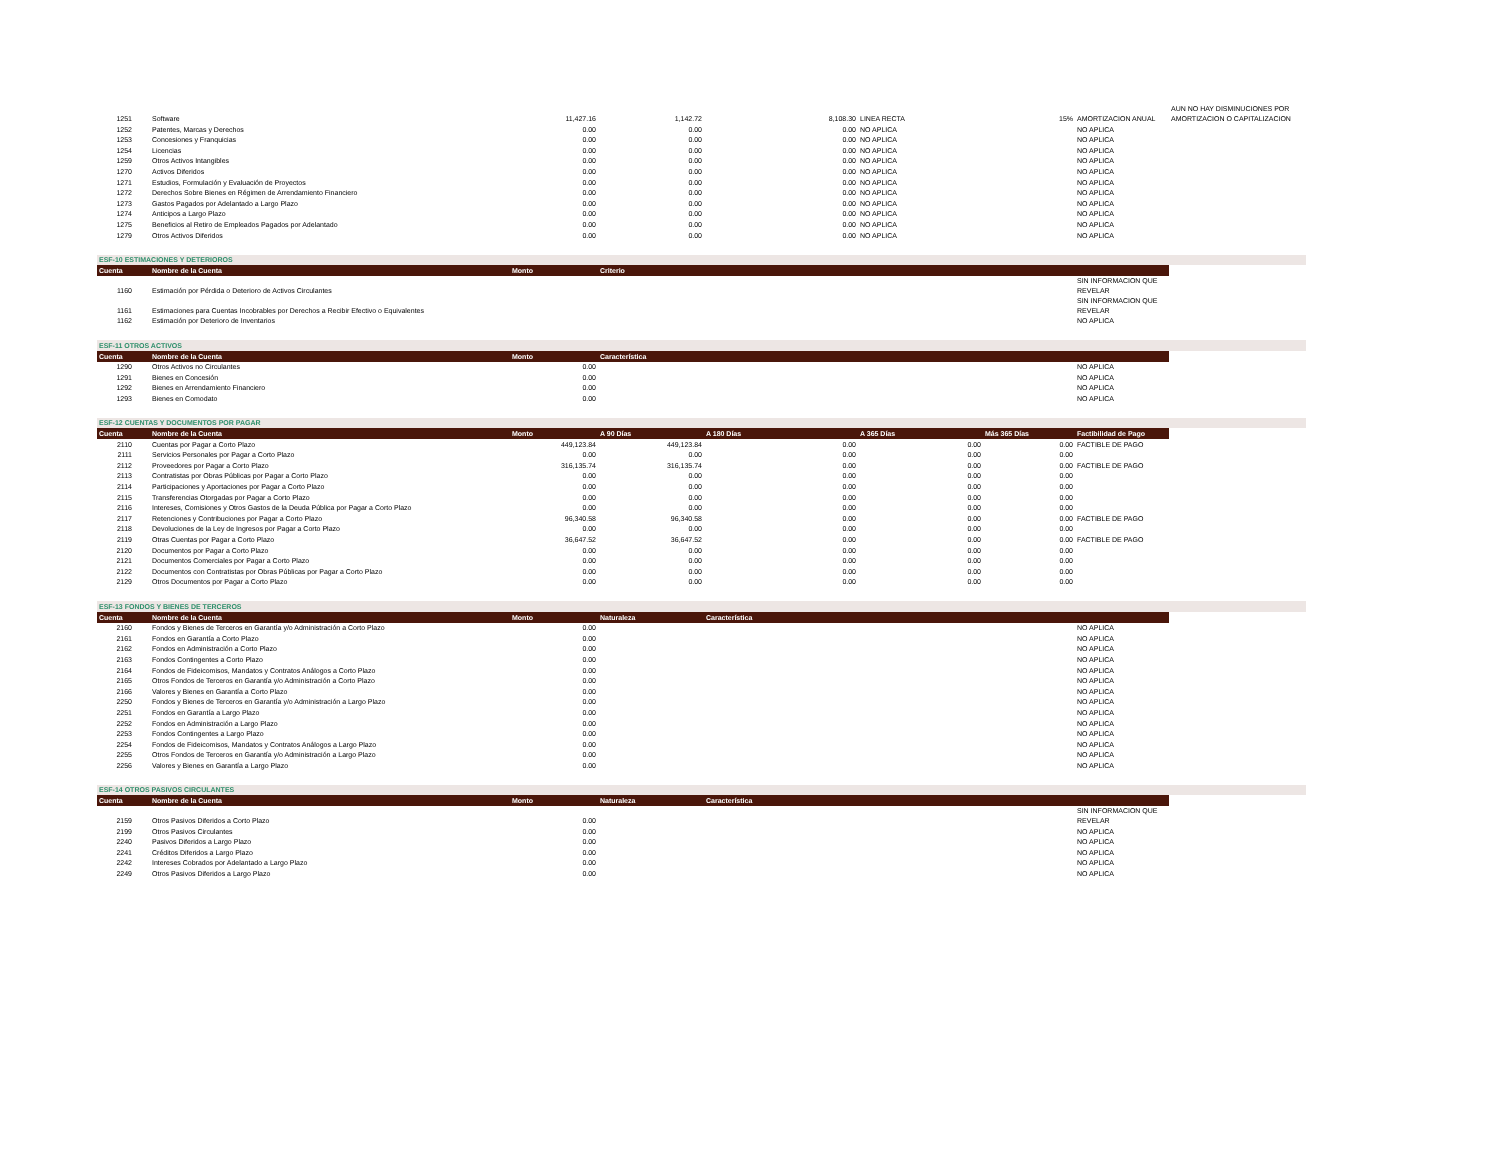| 1251 | Software | 11,427.16 | 1,142.72 | 8,108.30 | LINEA RECTA | 15% | AMORTIZACION ANUAL | AUN NO HAY DISMINUCIONES POR AMORTIZACION O CAPITALIZACION |
| 1252 | Patentes, Marcas y Derechos | 0.00 | 0.00 | 0.00 | NO APLICA | | NO APLICA | |
| 1253 | Concesiones y Franquicias | 0.00 | 0.00 | 0.00 | NO APLICA | | NO APLICA | |
| 1254 | Licencias | 0.00 | 0.00 | 0.00 | NO APLICA | | NO APLICA | |
| 1259 | Otros Activos Intangibles | 0.00 | 0.00 | 0.00 | NO APLICA | | NO APLICA | |
| 1270 | Activos Diferidos | 0.00 | 0.00 | 0.00 | NO APLICA | | NO APLICA | |
| 1271 | Estudios, Formulación y Evaluación de Proyectos | 0.00 | 0.00 | 0.00 | NO APLICA | | NO APLICA | |
| 1272 | Derechos Sobre Bienes en Régimen de Arrendamiento Financiero | 0.00 | 0.00 | 0.00 | NO APLICA | | NO APLICA | |
| 1273 | Gastos Pagados por Adelantado a Largo Plazo | 0.00 | 0.00 | 0.00 | NO APLICA | | NO APLICA | |
| 1274 | Anticipos a Largo Plazo | 0.00 | 0.00 | 0.00 | NO APLICA | | NO APLICA | |
| 1275 | Beneficios al Retiro de Empleados Pagados por Adelantado | 0.00 | 0.00 | 0.00 | NO APLICA | | NO APLICA | |
| 1279 | Otros Activos Diferidos | 0.00 | 0.00 | 0.00 | NO APLICA | | NO APLICA | |
| ESF-10 ESTIMACIONES Y DETERIOROS | | | | | | | | |
| Cuenta | Nombre de la Cuenta | Monto | Criterio | | | | | |
| 1160 | Estimación por Pérdida o Deterioro de Activos Circulantes | | | | | | SIN INFORMACION QUE REVELAR | |
| 1161 | Estimaciones para Cuentas Incobrables por Derechos a Recibir Efectivo o Equivalentes | | | | | | SIN INFORMACION QUE REVELAR | |
| 1162 | Estimación por Deterioro de Inventarios | | | | | | NO APLICA | |
| ESF-11 OTROS ACTIVOS | | | | | | | | |
| Cuenta | Nombre de la Cuenta | Monto | Característica | | | | | |
| 1290 | Otros Activos no Circulantes | 0.00 | | | | | NO APLICA | |
| 1291 | Bienes en Concesión | 0.00 | | | | | NO APLICA | |
| 1292 | Bienes en Arrendamiento Financiero | 0.00 | | | | | NO APLICA | |
| 1293 | Bienes en Comodato | 0.00 | | | | | NO APLICA | |
| ESF-12 CUENTAS Y DOCUMENTOS POR PAGAR | | | | | | | | |
| Cuenta | Nombre de la Cuenta | Monto | A 90 Días | A 180 Días | A 365 Días | Más 365 Días | Factibilidad de Pago | |
| 2110 | Cuentas por Pagar a Corto Plazo | 449,123.84 | 449,123.84 | 0.00 | 0.00 | 0.00 | FACTIBLE DE PAGO | |
| 2111 | Servicios Personales por Pagar a Corto Plazo | 0.00 | 0.00 | 0.00 | 0.00 | 0.00 | | |
| 2112 | Proveedores por Pagar a Corto Plazo | 316,135.74 | 316,135.74 | 0.00 | 0.00 | 0.00 | FACTIBLE DE PAGO | |
| 2113 | Contratistas por Obras Públicas por Pagar a Corto Plazo | 0.00 | 0.00 | 0.00 | 0.00 | 0.00 | | |
| 2114 | Participaciones y Aportaciones por Pagar a Corto Plazo | 0.00 | 0.00 | 0.00 | 0.00 | 0.00 | | |
| 2115 | Transferencias Otorgadas por Pagar a Corto Plazo | 0.00 | 0.00 | 0.00 | 0.00 | 0.00 | | |
| 2116 | Intereses, Comisiones y Otros Gastos de la Deuda Pública por Pagar a Corto Plazo | 0.00 | 0.00 | 0.00 | 0.00 | 0.00 | | |
| 2117 | Retenciones y Contribuciones por Pagar a Corto Plazo | 96,340.58 | 96,340.58 | 0.00 | 0.00 | 0.00 | FACTIBLE DE PAGO | |
| 2118 | Devoluciones de la Ley de Ingresos por Pagar a Corto Plazo | 0.00 | 0.00 | 0.00 | 0.00 | 0.00 | | |
| 2119 | Otras Cuentas por Pagar a Corto Plazo | 36,647.52 | 36,647.52 | 0.00 | 0.00 | 0.00 | FACTIBLE DE PAGO | |
| 2120 | Documentos por Pagar a Corto Plazo | 0.00 | 0.00 | 0.00 | 0.00 | 0.00 | | |
| 2121 | Documentos Comerciales por Pagar a Corto Plazo | 0.00 | 0.00 | 0.00 | 0.00 | 0.00 | | |
| 2122 | Documentos con Contratistas por Obras Públicas por Pagar a Corto Plazo | 0.00 | 0.00 | 0.00 | 0.00 | 0.00 | | |
| 2129 | Otros Documentos por Pagar a Corto Plazo | 0.00 | 0.00 | 0.00 | 0.00 | 0.00 | | |
| ESF-13 FONDOS Y BIENES DE TERCEROS | | | | | | | | |
| Cuenta | Nombre de la Cuenta | Monto | Naturaleza | Característica | | | | |
| 2160 | Fondos y Bienes de Terceros en Garantía y/o Administración a Corto Plazo | 0.00 | | | | | NO APLICA | |
| 2161 | Fondos en Garantía a Corto Plazo | 0.00 | | | | | NO APLICA | |
| 2162 | Fondos en Administración a Corto Plazo | 0.00 | | | | | NO APLICA | |
| 2163 | Fondos Contingentes a Corto Plazo | 0.00 | | | | | NO APLICA | |
| 2164 | Fondos de Fideicomisos, Mandatos y Contratos Análogos a Corto Plazo | 0.00 | | | | | NO APLICA | |
| 2165 | Otros Fondos de Terceros en Garantía y/o Administración a Corto Plazo | 0.00 | | | | | NO APLICA | |
| 2166 | Valores y Bienes en Garantía a Corto Plazo | 0.00 | | | | | NO APLICA | |
| 2250 | Fondos y Bienes de Terceros en Garantía y/o Administración a Largo Plazo | 0.00 | | | | | NO APLICA | |
| 2251 | Fondos en Garantía a Largo Plazo | 0.00 | | | | | NO APLICA | |
| 2252 | Fondos en Administración a Largo Plazo | 0.00 | | | | | NO APLICA | |
| 2253 | Fondos Contingentes a Largo Plazo | 0.00 | | | | | NO APLICA | |
| 2254 | Fondos de Fideicomisos, Mandatos y Contratos Análogos a Largo Plazo | 0.00 | | | | | NO APLICA | |
| 2255 | Otros Fondos de Terceros en Garantía y/o Administración a Largo Plazo | 0.00 | | | | | NO APLICA | |
| 2256 | Valores y Bienes en Garantía a Largo Plazo | 0.00 | | | | | NO APLICA | |
| ESF-14 OTROS PASIVOS CIRCULANTES | | | | | | | | |
| Cuenta | Nombre de la Cuenta | Monto | Naturaleza | Característica | | | | |
| 2159 | Otros Pasivos Diferidos a Corto Plazo | 0.00 | | | | | SIN INFORMACION QUE REVELAR | |
| 2199 | Otros Pasivos Circulantes | 0.00 | | | | | NO APLICA | |
| 2240 | Pasivos Diferidos a Largo Plazo | 0.00 | | | | | NO APLICA | |
| 2241 | Créditos Diferidos a Largo Plazo | 0.00 | | | | | NO APLICA | |
| 2242 | Intereses Cobrados por Adelantado a Largo Plazo | 0.00 | | | | | NO APLICA | |
| 2249 | Otros Pasivos Diferidos a Largo Plazo | 0.00 | | | | | NO APLICA | |